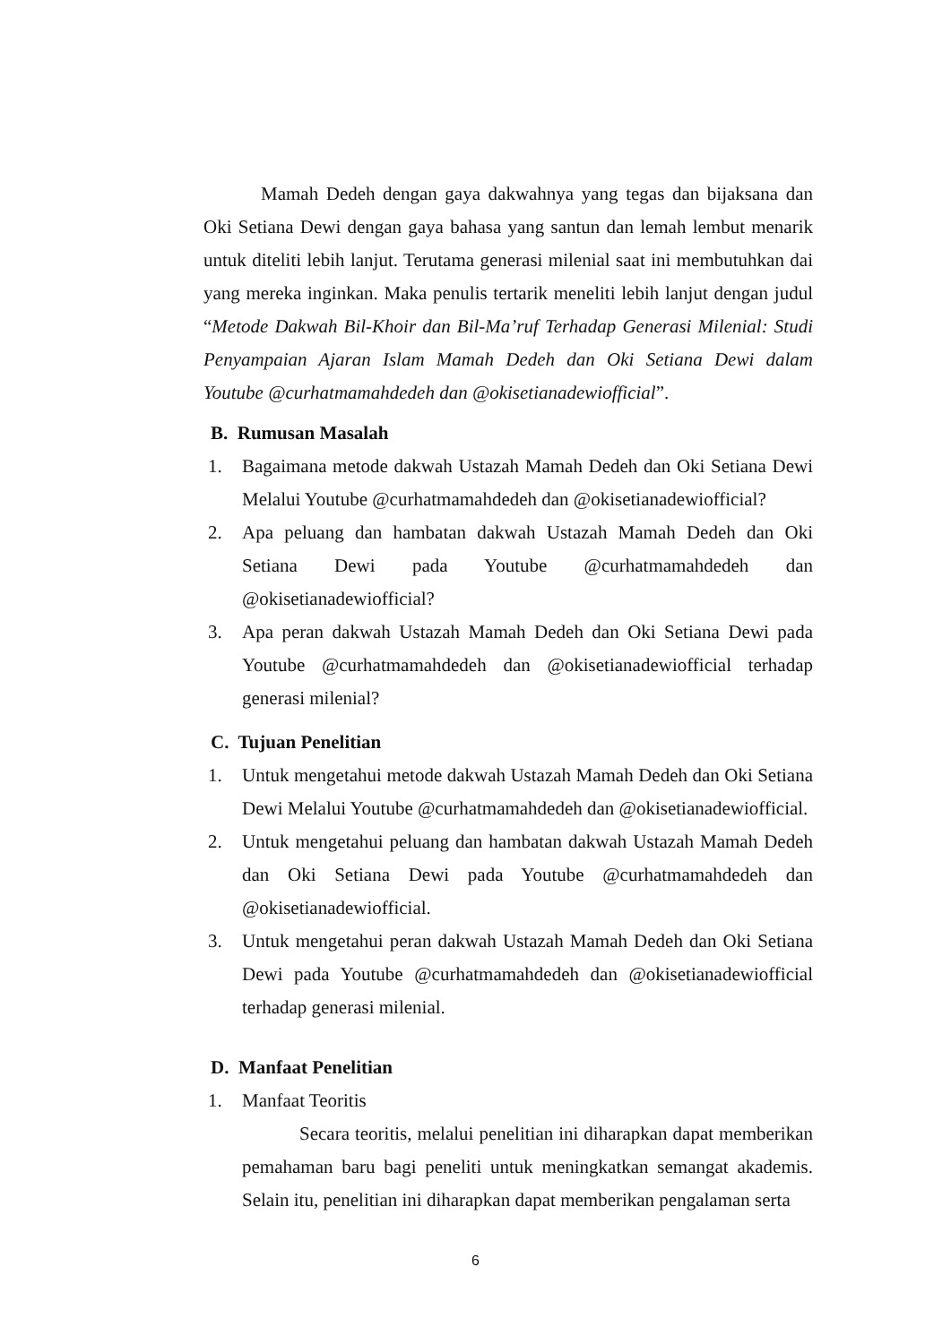Mamah Dedeh dengan gaya dakwahnya yang tegas dan bijaksana dan Oki Setiana Dewi dengan gaya bahasa yang santun dan lemah lembut menarik untuk diteliti lebih lanjut. Terutama generasi milenial saat ini membutuhkan dai yang mereka inginkan. Maka penulis tertarik meneliti lebih lanjut dengan judul “Metode Dakwah Bil-Khoir dan Bil-Ma’ruf Terhadap Generasi Milenial: Studi Penyampaian Ajaran Islam Mamah Dedeh dan Oki Setiana Dewi dalam Youtube @curhatmamahdedeh dan @okisetianadewiofficial”.
B. Rumusan Masalah
1. Bagaimana metode dakwah Ustazah Mamah Dedeh dan Oki Setiana Dewi Melalui Youtube @curhatmamahdedeh dan @okisetianadewiofficial?
2. Apa peluang dan hambatan dakwah Ustazah Mamah Dedeh dan Oki Setiana Dewi pada Youtube @curhatmamahdedeh dan @okisetianadewiofficial?
3. Apa peran dakwah Ustazah Mamah Dedeh dan Oki Setiana Dewi pada Youtube @curhatmamahdedeh dan @okisetianadewiofficial terhadap generasi milenial?
C. Tujuan Penelitian
1. Untuk mengetahui metode dakwah Ustazah Mamah Dedeh dan Oki Setiana Dewi Melalui Youtube @curhatmamahdedeh dan @okisetianadewiofficial.
2. Untuk mengetahui peluang dan hambatan dakwah Ustazah Mamah Dedeh dan Oki Setiana Dewi pada Youtube @curhatmamahdedeh dan @okisetianadewiofficial.
3. Untuk mengetahui peran dakwah Ustazah Mamah Dedeh dan Oki Setiana Dewi pada Youtube @curhatmamahdedeh dan @okisetianadewiofficial terhadap generasi milenial.
D. Manfaat Penelitian
1. Manfaat Teoritis
Secara teoritis, melalui penelitian ini diharapkan dapat memberikan pemahaman baru bagi peneliti untuk meningkatkan semangat akademis. Selain itu, penelitian ini diharapkan dapat memberikan pengalaman serta
6